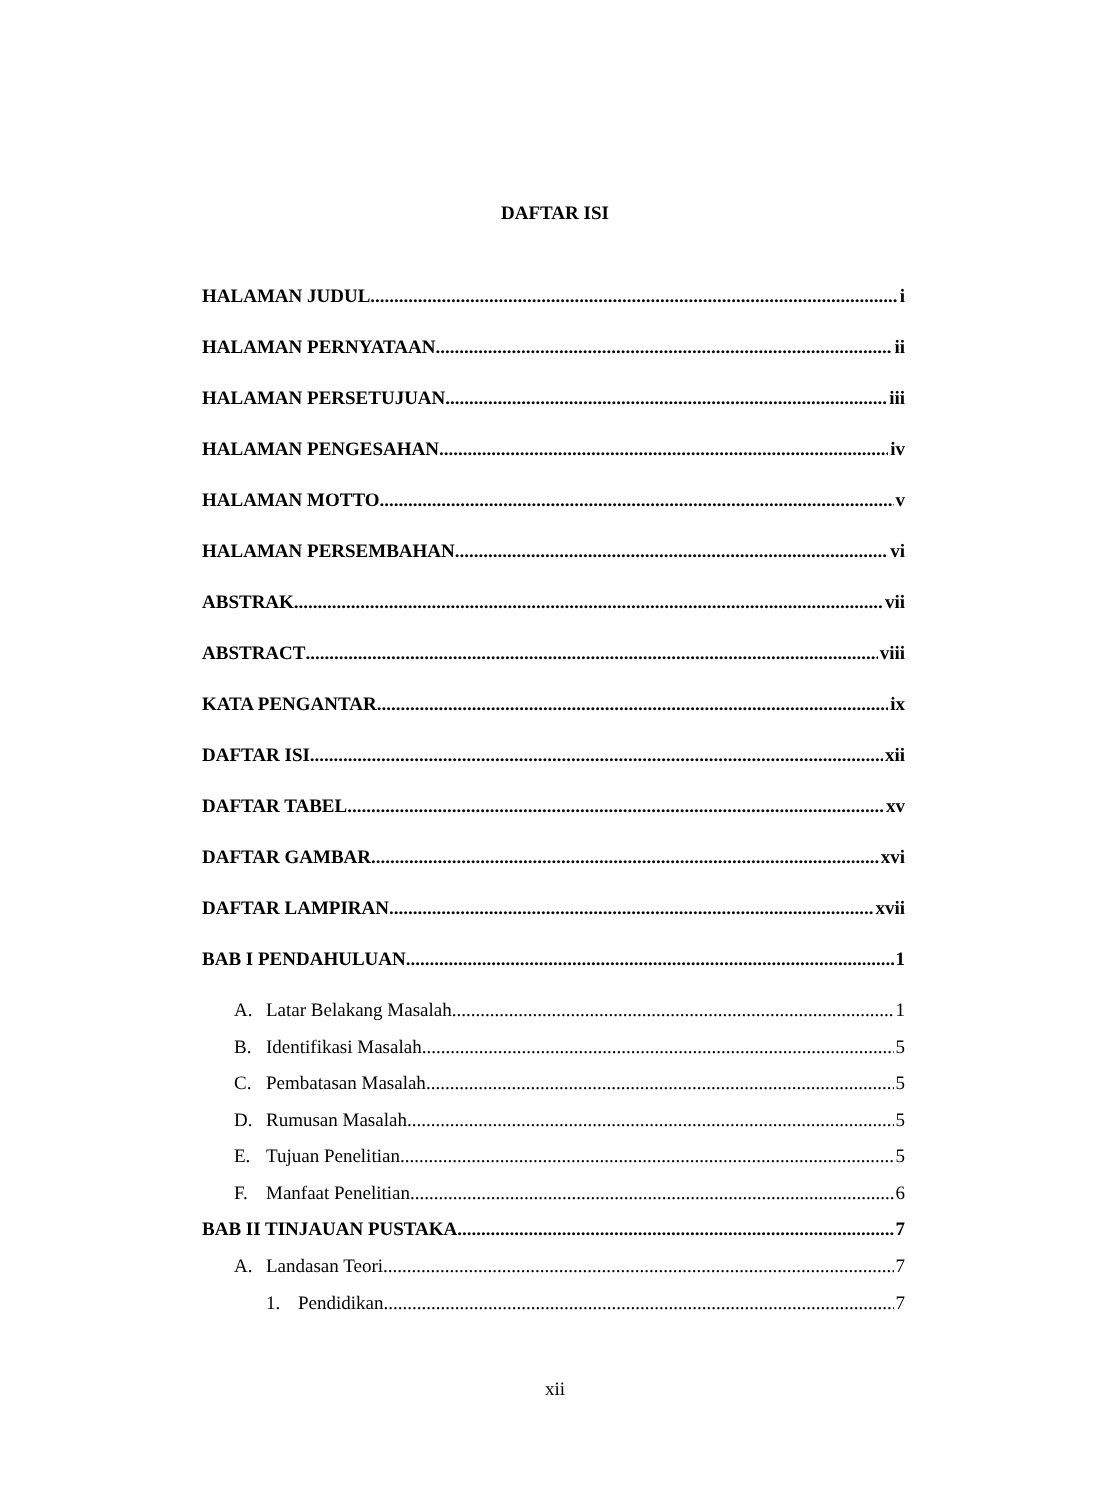DAFTAR ISI
HALAMAN JUDUL i
HALAMAN PERNYATAAN ii
HALAMAN PERSETUJUAN iii
HALAMAN PENGESAHAN iv
HALAMAN MOTTO v
HALAMAN PERSEMBAHAN vi
ABSTRAK vii
ABSTRACT viii
KATA PENGANTAR ix
DAFTAR ISI xii
DAFTAR TABEL xv
DAFTAR GAMBAR xvi
DAFTAR LAMPIRAN xvii
BAB I PENDAHULUAN 1
A. Latar Belakang Masalah 1
B. Identifikasi Masalah 5
C. Pembatasan Masalah 5
D. Rumusan Masalah 5
E. Tujuan Penelitian 5
F. Manfaat Penelitian 6
BAB II TINJAUAN PUSTAKA 7
A. Landasan Teori 7
1. Pendidikan 7
xii